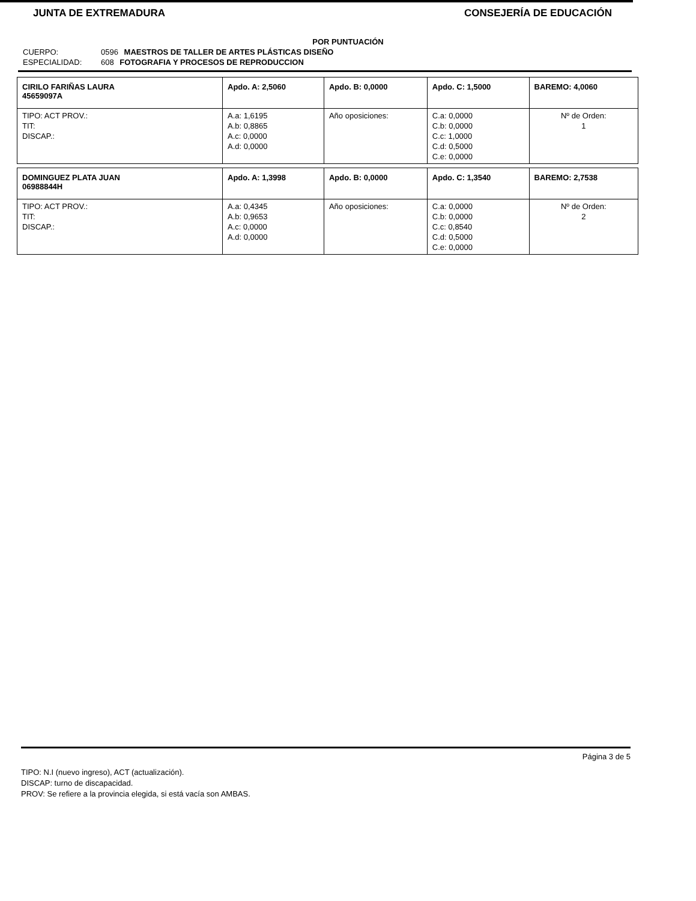JUNTA DE EXTREMADURA CONSEJERÍA DE EDUCACIÓN
POR PUNTUACIÓN
CUERPO: 0596 MAESTROS DE TALLER DE ARTES PLÁSTICAS DISEÑO
ESPECIALIDAD: 608 FOTOGRAFIA Y PROCESOS DE REPRODUCCION
| CIRILO FARIÑAS LAURA 45659097A | Apdo. A: 2,5060 | Apdo. B: 0,0000 | Apdo. C: 1,5000 | BAREMO: 4,0060 |
| TIPO: ACT PROV.: TIT: DISCAP.: | A.a: 1,6195 A.b: 0,8865 A.c: 0,0000 A.d: 0,0000 | Año oposiciones: | C.a: 0,0000 C.b: 0,0000 C.c: 1,0000 C.d: 0,5000 C.e: 0,0000 | Nº de Orden: 1 |
| DOMINGUEZ PLATA JUAN 06988844H | Apdo. A: 1,3998 | Apdo. B: 0,0000 | Apdo. C: 1,3540 | BAREMO: 2,7538 |
| TIPO: ACT PROV.: TIT: DISCAP.: | A.a: 0,4345 A.b: 0,9653 A.c: 0,0000 A.d: 0,0000 | Año oposiciones: | C.a: 0,0000 C.b: 0,0000 C.c: 0,8540 C.d: 0,5000 C.e: 0,0000 | Nº de Orden: 2 |
Página 3 de 5
TIPO: N.I (nuevo ingreso), ACT (actualización).
DISCAP: turno de discapacidad.
PROV: Se refiere a la provincia elegida, si está vacía son AMBAS.